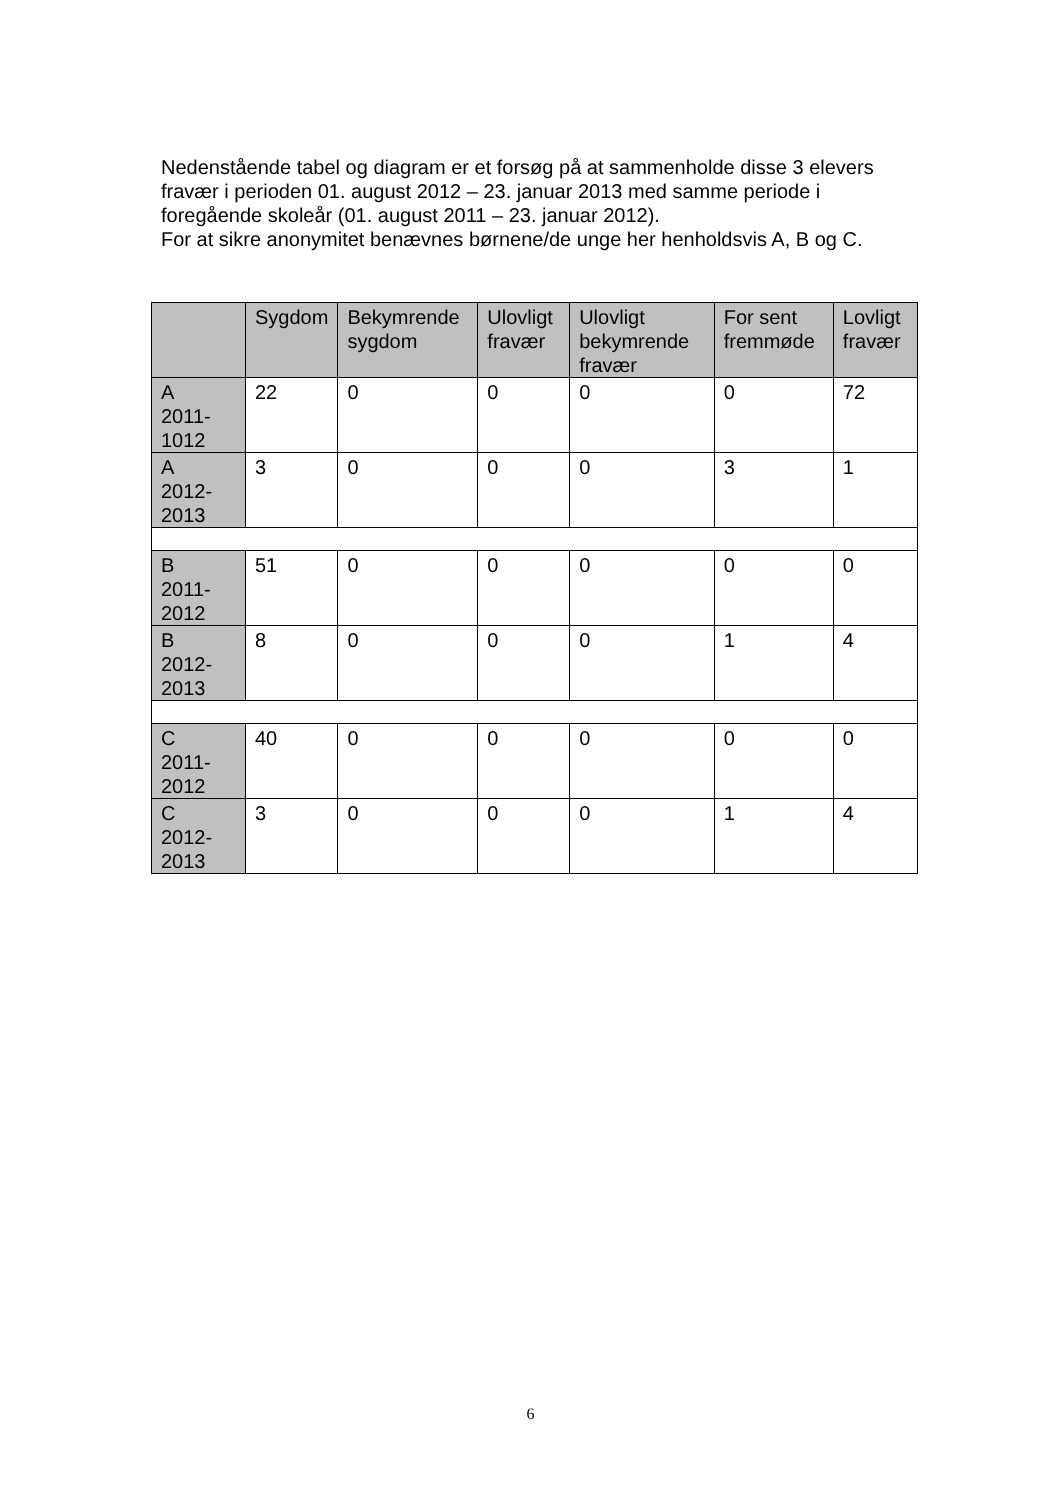Nedenstående tabel og diagram er et forsøg på at sammenholde disse 3 elevers fravær i perioden 01. august 2012 – 23. januar 2013 med samme periode i foregående skoleår (01. august 2011 – 23. januar 2012).
For at sikre anonymitet benævnes børnene/de unge her henholdsvis A, B og C.
| | Sygdom | Bekymrende sygdom | Ulovligt fravær | Ulovligt bekymrende fravær | For sent fremmøde | Lovligt fravær |
| --- | --- | --- | --- | --- | --- | --- |
| A 2011- 1012 | 22 | 0 | 0 | 0 | 0 | 72 |
| A 2012- 2013 | 3 | 0 | 0 | 0 | 3 | 1 |
| B 2011- 2012 | 51 | 0 | 0 | 0 | 0 | 0 |
| B 2012- 2013 | 8 | 0 | 0 | 0 | 1 | 4 |
| C 2011- 2012 | 40 | 0 | 0 | 0 | 0 | 0 |
| C 2012- 2013 | 3 | 0 | 0 | 0 | 1 | 4 |
6